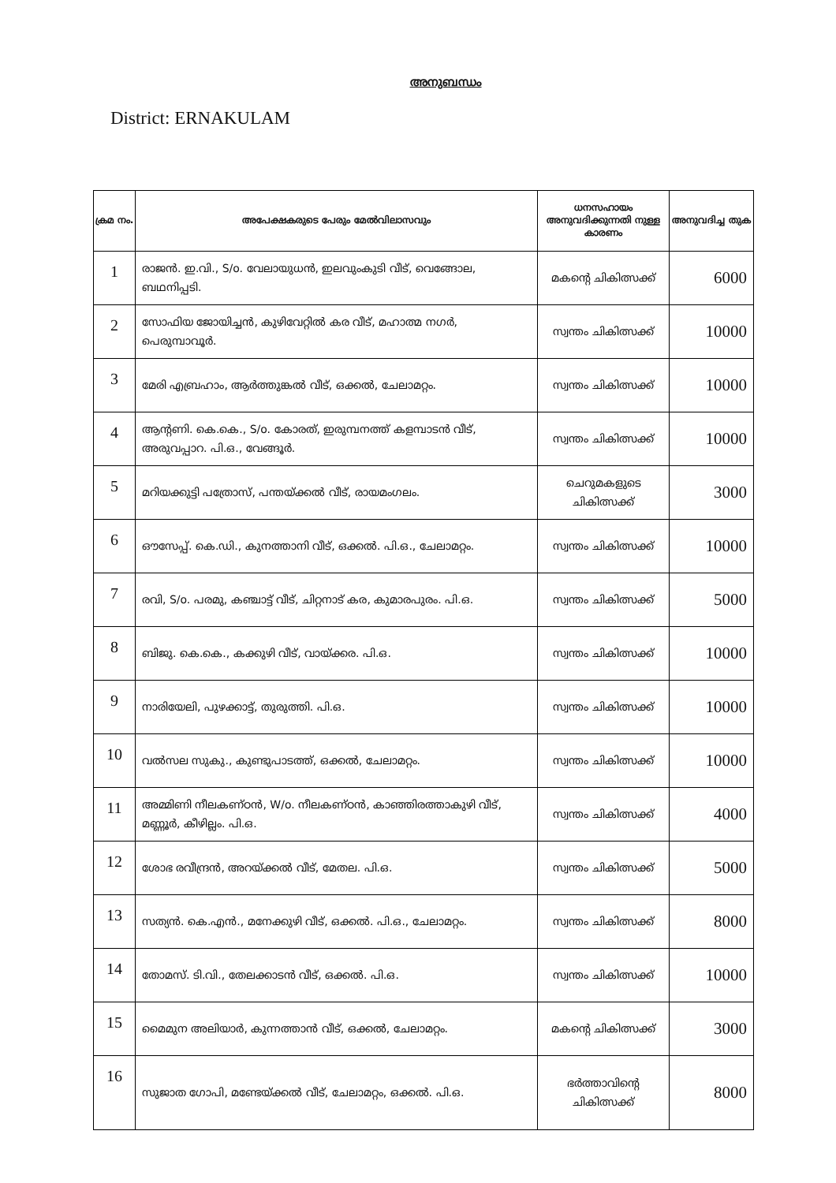അനുബന്ധം
District: ERNAKULAM
| ക്രമ നം. | അപേക്ഷകരുടെ പേരും മേൽവിലാസവും | ധനസഹായം അനുവദിക്കുന്നതി നുള്ള കാരണം | അനുവദിച്ച തുക |
| --- | --- | --- | --- |
| 1 | രാജൻ. ഇ.വി., S/o. വേലായുധൻ, ഇലവുംകുടി വീട്, വെങ്ങോല, ബഥനിപ്പടി. | മകന്റെ ചികിത്സക്ക് | 6000 |
| 2 | സോഫിയ ജോയിച്ചൻ, കുഴിവേറ്റിൽ കര വീട്, മഹാത്മ നഗർ, പെരുമ്പാവൂർ. | സ്വന്തം ചികിത്സക്ക് | 10000 |
| 3 | മേരി എബ്രഹാം, ആർത്തുങ്കൽ വീട്, ഒക്കൽ, ചേലാമറ്റം. | സ്വന്തം ചികിത്സക്ക് | 10000 |
| 4 | ആന്റണി. കെ.കെ., S/o. കോരത്, ഇരുമ്പനത്ത് കളമ്പാടൻ വീട്, അരുവപ്പാറ. പി.ഒ., വേങ്ങൂർ. | സ്വന്തം ചികിത്സക്ക് | 10000 |
| 5 | മറിയക്കുട്ടി പത്രോസ്, പന്തയ്ക്കൽ വീട്, രായമംഗലം. | ചെറുമകളുടെ ചികിത്സക്ക് | 3000 |
| 6 | ഔസേപ്പ്. കെ.ഡി., കുനത്താനി വീട്, ഒക്കൽ. പി.ഒ., ചേലാമറ്റം. | സ്വന്തം ചികിത്സക്ക് | 10000 |
| 7 | രവി, S/o. പരമു, കഞ്ചാട്ട് വീട്, ചിറ്റനാട് കര, കുമാരപുരം. പി.ഒ. | സ്വന്തം ചികിത്സക്ക് | 5000 |
| 8 | ബിജു. കെ.കെ., കക്കുഴി വീട്, വായ്ക്കര. പി.ഒ. | സ്വന്തം ചികിത്സക്ക് | 10000 |
| 9 | നാരിയേലി, പുഴക്കാട്ട്, തുരുത്തി. പി.ഒ. | സ്വന്തം ചികിത്സക്ക് | 10000 |
| 10 | വൽസല സുകു., കുണ്ടുപാടത്ത്, ഒക്കൽ, ചേലാമറ്റം. | സ്വന്തം ചികിത്സക്ക് | 10000 |
| 11 | അമ്മിണി നീലകണ്ഠൻ, W/o. നീലകണ്ഠൻ, കാഞ്ഞിരത്താകുഴി വീട്, മണ്ണൂർ, കീഴില്ലം. പി.ഒ. | സ്വന്തം ചികിത്സക്ക് | 4000 |
| 12 | ശോഭ രവീന്ദ്രൻ, അറയ്ക്കൽ വീട്, മേതല. പി.ഒ. | സ്വന്തം ചികിത്സക്ക് | 5000 |
| 13 | സത്യൻ. കെ.എൻ., മനേക്കുഴി വീട്, ഒക്കൽ. പി.ഒ., ചേലാമറ്റം. | സ്വന്തം ചികിത്സക്ക് | 8000 |
| 14 | തോമസ്. ടി.വി., തേലക്കാടൻ വീട്, ഒക്കൽ. പി.ഒ. | സ്വന്തം ചികിത്സക്ക് | 10000 |
| 15 | മൈമുന അലിയാർ, കുന്നത്താൻ വീട്, ഒക്കൽ, ചേലാമറ്റം. | മകന്റെ ചികിത്സക്ക് | 3000 |
| 16 | സുജാത ഗോപി, മണ്ടേയ്ക്കൽ വീട്, ചേലാമറ്റം, ഒക്കൽ. പി.ഒ. | ഭർത്താവിന്റെ ചികിത്സക്ക് | 8000 |